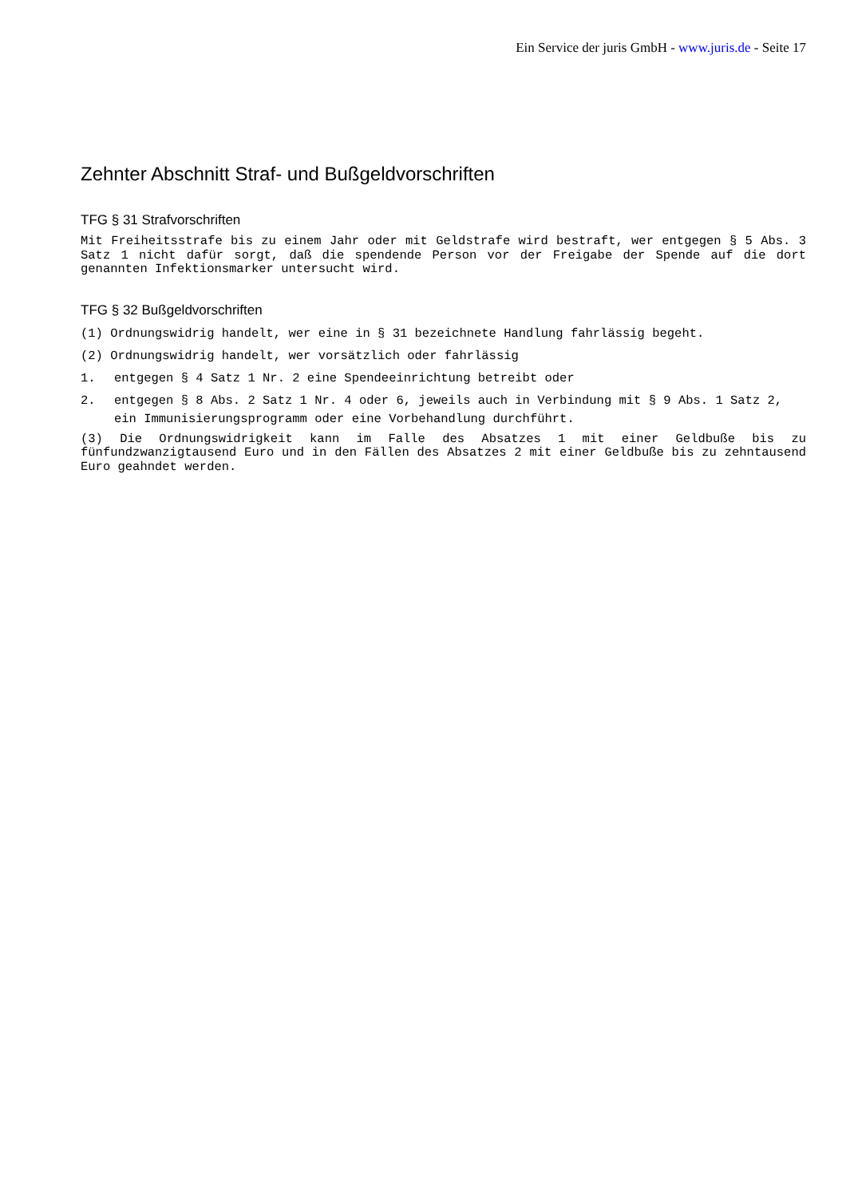Ein Service der juris GmbH - www.juris.de - Seite 17
Zehnter Abschnitt Straf- und Bußgeldvorschriften
TFG § 31 Strafvorschriften
Mit Freiheitsstrafe bis zu einem Jahr oder mit Geldstrafe wird bestraft, wer entgegen § 5 Abs. 3 Satz 1 nicht dafür sorgt, daß die spendende Person vor der Freigabe der Spende auf die dort genannten Infektionsmarker untersucht wird.
TFG § 32 Bußgeldvorschriften
(1) Ordnungswidrig handelt, wer eine in § 31 bezeichnete Handlung fahrlässig begeht.
(2) Ordnungswidrig handelt, wer vorsätzlich oder fahrlässig
1. entgegen § 4 Satz 1 Nr. 2 eine Spendeeinrichtung betreibt oder
2. entgegen § 8 Abs. 2 Satz 1 Nr. 4 oder 6, jeweils auch in Verbindung mit § 9 Abs. 1 Satz 2, ein Immunisierungsprogramm oder eine Vorbehandlung durchführt.
(3) Die Ordnungswidrigkeit kann im Falle des Absatzes 1 mit einer Geldbuße bis zu fünfundzwanzigtausend Euro und in den Fällen des Absatzes 2 mit einer Geldbuße bis zu zehntausend Euro geahndet werden.